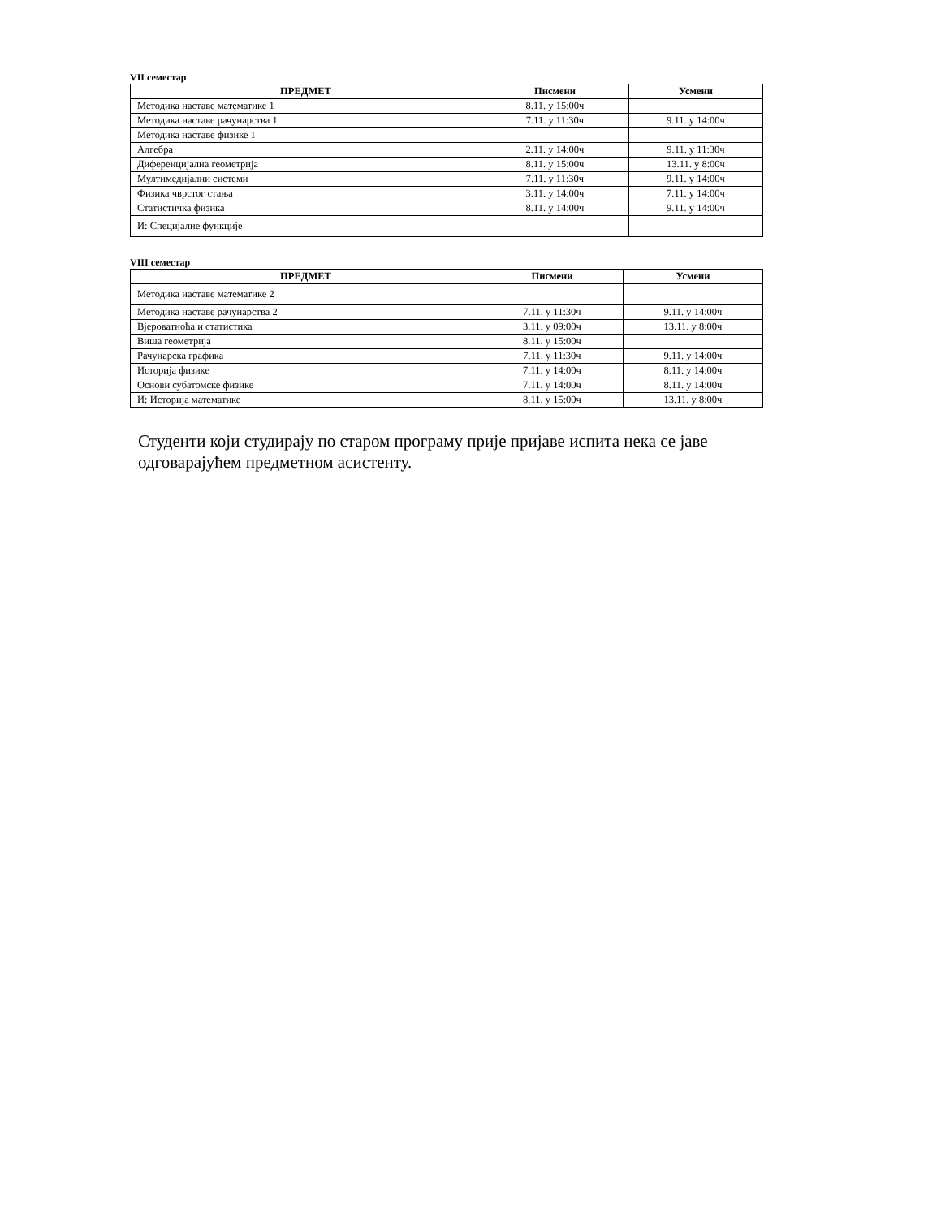VII семестар
| ПРЕДМЕТ | Писмени | Усмени |
| --- | --- | --- |
| Методика наставе математике 1 | 8.11. у 15:00ч | |
| Методика наставе рачунарства 1 | 7.11. у 11:30ч | 9.11. у 14:00ч |
| Методика наставе физике 1 | | |
| Алгебра | 2.11. у 14:00ч | 9.11. у 11:30ч |
| Диференцијална геометрија | 8.11. у 15:00ч | 13.11. у 8:00ч |
| Мултимедијални системи | 7.11. у 11:30ч | 9.11. у 14:00ч |
| Физика чврстог стања | 3.11. у 14:00ч | 7.11. у 14:00ч |
| Статистичка физика | 8.11. у 14:00ч | 9.11. у 14:00ч |
| И: Специјалне функције | | |
VIII семестар
| ПРЕДМЕТ | Писмени | Усмени |
| --- | --- | --- |
| Методика наставе математике 2 | | |
| Методика наставе рачунарства 2 | 7.11. у 11:30ч | 9.11. у 14:00ч |
| Вјероватноћа и статистика | 3.11. у 09:00ч | 13.11. у 8:00ч |
| Виша геометрија | 8.11. у 15:00ч | |
| Рачунарска графика | 7.11. у 11:30ч | 9.11. у 14:00ч |
| Историја физике | 7.11. у 14:00ч | 8.11. у 14:00ч |
| Основи субатомске физике | 7.11. у 14:00ч | 8.11. у 14:00ч |
| И: Историја математике | 8.11. у 15:00ч | 13.11. у 8:00ч |
Студенти који студирају по старом програму прије пријаве испита нека се јаве одговарајућем предметном асистенту.